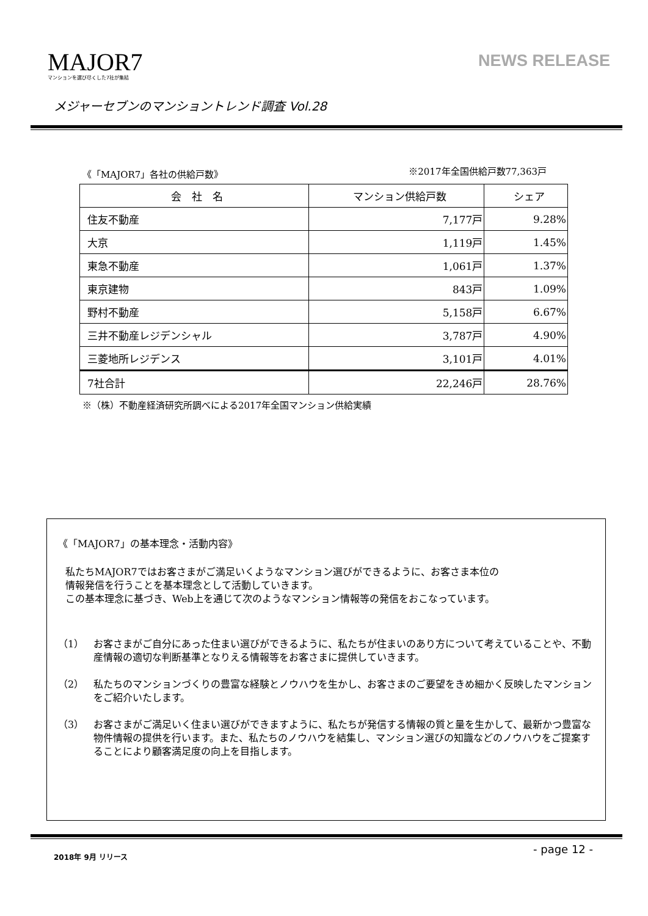MAJOR7
マンションを選び尽くした7社が集結
NEWS RELEASE
メジャーセブンのマンショントレンド調査 Vol.28
《「MAJOR7」各社の供給戸数》 ※2017年全国供給戸数77,363戸
| 会 社 名 | マンション供給戸数 | シェア |
| --- | --- | --- |
| 住友不動産 | 7,177戸 | 9.28% |
| 大京 | 1,119戸 | 1.45% |
| 東急不動産 | 1,061戸 | 1.37% |
| 東京建物 | 843戸 | 1.09% |
| 野村不動産 | 5,158戸 | 6.67% |
| 三井不動産レジデンシャル | 3,787戸 | 4.90% |
| 三菱地所レジデンス | 3,101戸 | 4.01% |
| 7社合計 | 22,246戸 | 28.76% |
※（株）不動産経済研究所調べによる2017年全国マンション供給実績
《「MAJOR7」の基本理念・活動内容》
私たちMAJOR7ではお客さまがご満足いくようなマンション選びができるように、お客さま本位の
情報発信を行うことを基本理念として活動していきます。
この基本理念に基づき、Web上を通じて次のようなマンション情報等の発信をおこなっています。
（1） お客さまがご自分にあった住まい選びができるように、私たちが住まいのあり方について考えていることや、不動産情報の適切な判断基準となりえる情報等をお客さまに提供していきます。
（2） 私たちのマンションづくりの豊富な経験とノウハウを生かし、お客さまのご要望をきめ細かく反映したマンションをご紹介いたします。
（3） お客さまがご満足いく住まい選びができますように、私たちが発信する情報の質と量を生かして、最新かつ豊富な物件情報の提供を行います。また、私たちのノウハウを結集し、マンション選びの知識などのノウハウをご提案することにより顧客満足度の向上を目指します。
2018年 9月 リリース - page 12 -